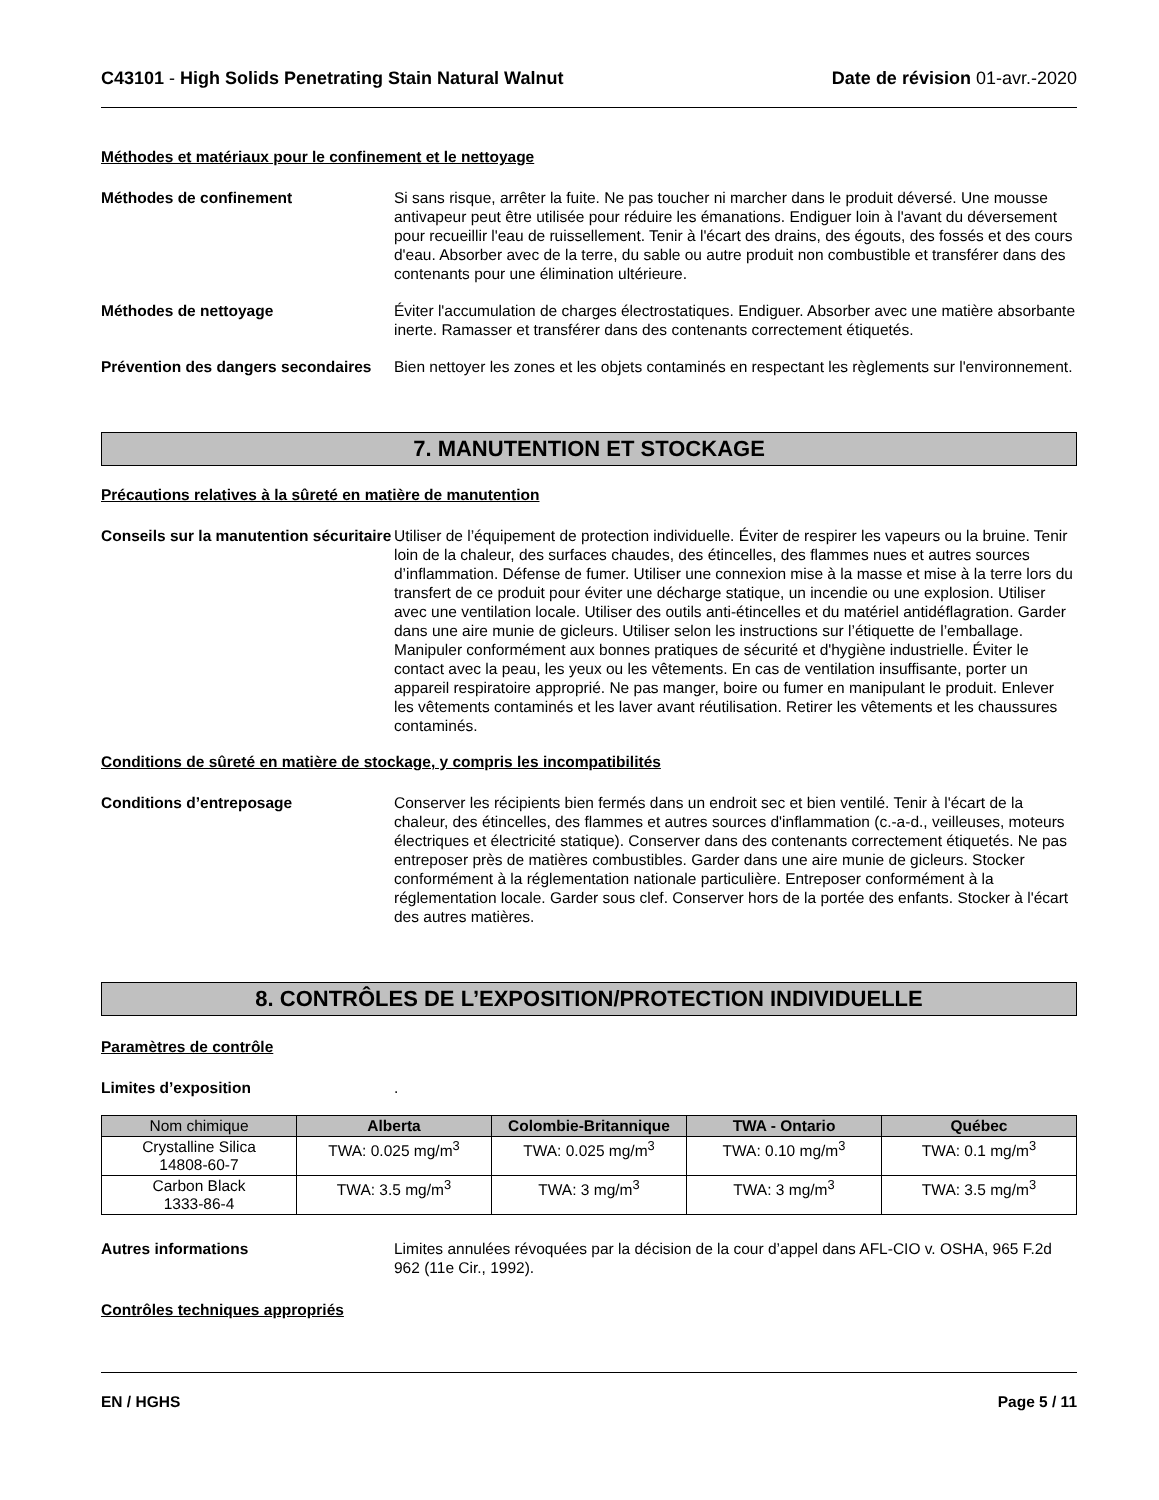C43101 - High Solids Penetrating Stain Natural Walnut
Date de révision 01-avr.-2020
Méthodes et matériaux pour le confinement et le nettoyage
Méthodes de confinement Si sans risque, arrêter la fuite. Ne pas toucher ni marcher dans le produit déversé. Une mousse antivapeur peut être utilisée pour réduire les émanations. Endiguer loin à l'avant du déversement pour recueillir l'eau de ruissellement. Tenir à l'écart des drains, des égouts, des fossés et des cours d'eau. Absorber avec de la terre, du sable ou autre produit non combustible et transférer dans des contenants pour une élimination ultérieure.
Méthodes de nettoyage Éviter l'accumulation de charges électrostatiques. Endiguer. Absorber avec une matière absorbante inerte. Ramasser et transférer dans des contenants correctement étiquetés.
Prévention des dangers secondaires
Bien nettoyer les zones et les objets contaminés en respectant les règlements sur l'environnement.
7. MANUTENTION ET STOCKAGE
Précautions relatives à la sûreté en matière de manutention
Conseils sur la manutention sécuritaire
Utiliser de l’équipement de protection individuelle. Éviter de respirer les vapeurs ou la bruine. Tenir loin de la chaleur, des surfaces chaudes, des étincelles, des flammes nues et autres sources d’inflammation. Défense de fumer. Utiliser une connexion mise à la masse et mise à la terre lors du transfert de ce produit pour éviter une décharge statique, un incendie ou une explosion. Utiliser avec une ventilation locale. Utiliser des outils anti-étincelles et du matériel antidéflagration. Garder dans une aire munie de gicleurs. Utiliser selon les instructions sur l’étiquette de l’emballage. Manipuler conformément aux bonnes pratiques de sécurité et d'hygiène industrielle. Éviter le contact avec la peau, les yeux ou les vêtements. En cas de ventilation insuffisante, porter un appareil respiratoire approprié. Ne pas manger, boire ou fumer en manipulant le produit. Enlever les vêtements contaminés et les laver avant réutilisation. Retirer les vêtements et les chaussures contaminés.
Conditions de sûreté en matière de stockage, y compris les incompatibilités
Conditions d’entreposage Conserver les récipients bien fermés dans un endroit sec et bien ventilé. Tenir à l'écart de la chaleur, des étincelles, des flammes et autres sources d'inflammation (c.-a-d., veilleuses, moteurs électriques et électricité statique). Conserver dans des contenants correctement étiquetés. Ne pas entreposer près de matières combustibles. Garder dans une aire munie de gicleurs. Stocker conformément à la réglementation nationale particulière. Entreposer conformément à la réglementation locale. Garder sous clef. Conserver hors de la portée des enfants. Stocker à l'écart des autres matières.
8. CONTRÔLES DE L’EXPOSITION/PROTECTION INDIVIDUELLE
Paramètres de contrôle
Limites d’exposition .
| Nom chimique | Alberta | Colombie-Britannique | TWA - Ontario | Québec |
| --- | --- | --- | --- | --- |
| Crystalline Silica 14808-60-7 | TWA: 0.025 mg/m<sup>3</sup> | TWA: 0.025 mg/m<sup>3</sup> | TWA: 0.10 mg/m<sup>3</sup> | TWA: 0.1 mg/m<sup>3</sup> |
| Carbon Black 1333-86-4 | TWA: 3.5 mg/m<sup>3</sup> | TWA: 3 mg/m<sup>3</sup> | TWA: 3 mg/m<sup>3</sup> | TWA: 3.5 mg/m<sup>3</sup> |
Autres informations Limites annulées révoquées par la décision de la cour d’appel dans AFL-CIO v. OSHA, 965 F.2d 962 (11e Cir., 1992).
Contrôles techniques appropriés
EN / HGHS Page 5 / 11